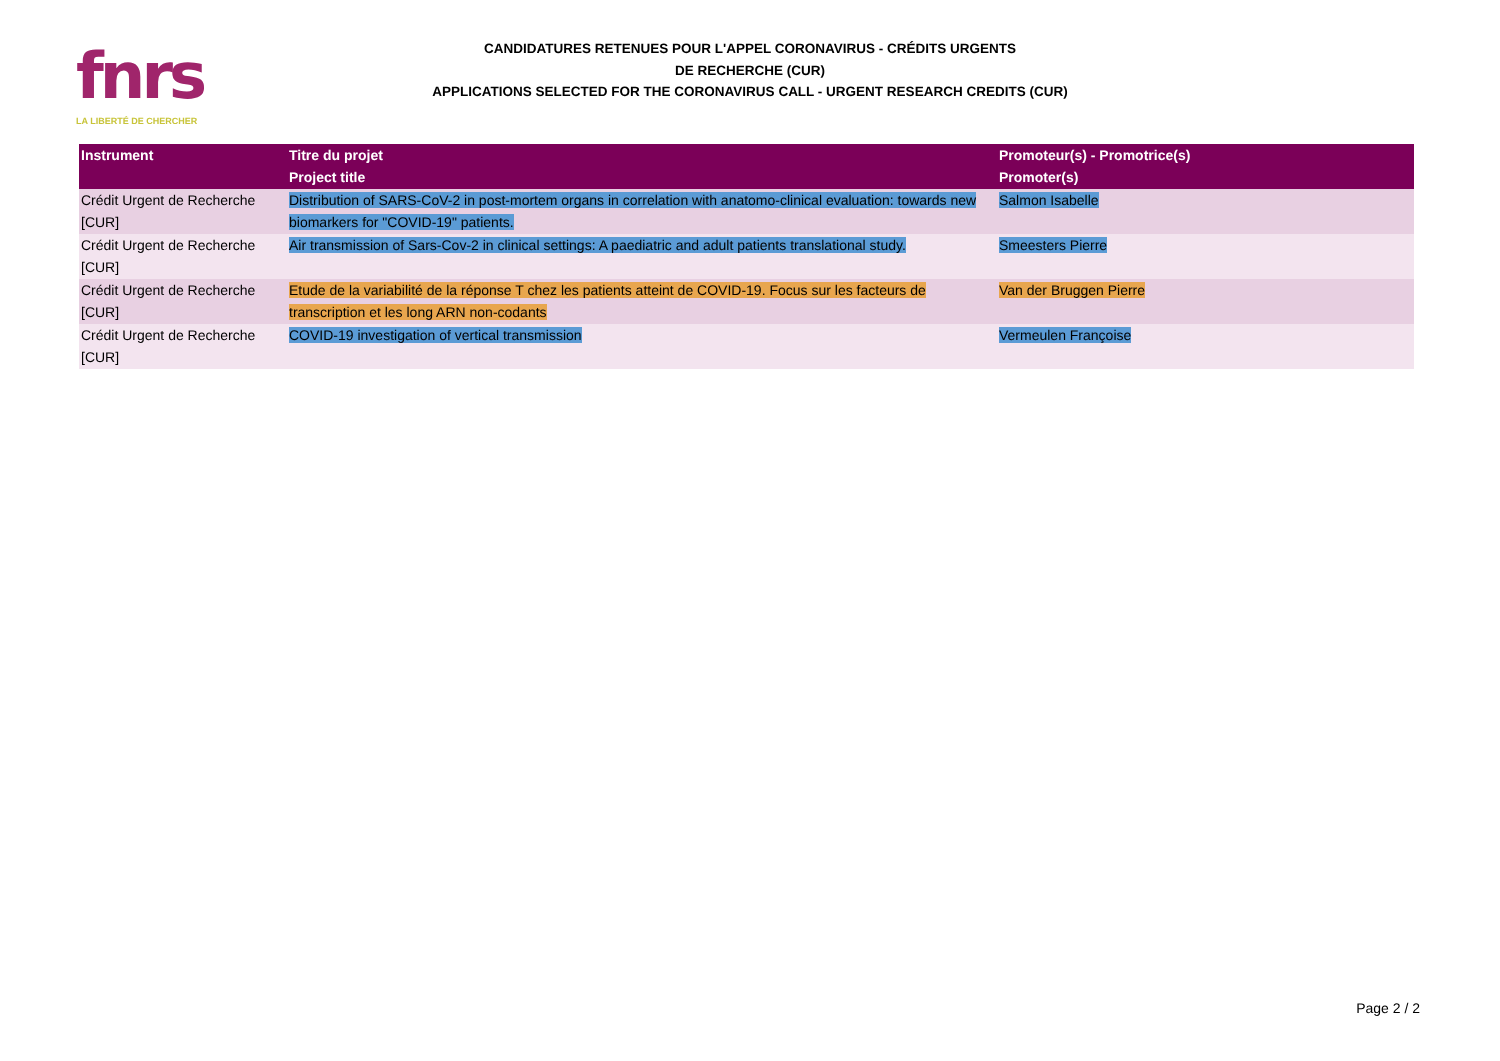fnrs
LA LIBERTÉ DE CHERCHER
CANDIDATURES RETENUES POUR L'APPEL CORONAVIRUS - CRÉDITS URGENTS
DE RECHERCHE (CUR)
APPLICATIONS SELECTED FOR THE CORONAVIRUS CALL - URGENT RESEARCH CREDITS (CUR)
| Instrument | Titre du projet Project title | Promoteur(s) - Promotrice(s) Promoter(s) |
| --- | --- | --- |
| Crédit Urgent de Recherche [CUR] | Distribution of SARS-CoV-2 in post-mortem organs in correlation with anatomo-clinical evaluation: towards new biomarkers for "COVID-19" patients. | Salmon Isabelle |
| Crédit Urgent de Recherche [CUR] | Air transmission of Sars-Cov-2 in clinical settings: A paediatric and adult patients translational study. | Smeesters Pierre |
| Crédit Urgent de Recherche [CUR] | Etude de la variabilité de la réponse T chez les patients atteint de COVID-19. Focus sur les facteurs de transcription et les long ARN non-codants | Van der Bruggen Pierre |
| Crédit Urgent de Recherche [CUR] | COVID-19 investigation of vertical transmission | Vermeulen Françoise |
Page 2 / 2